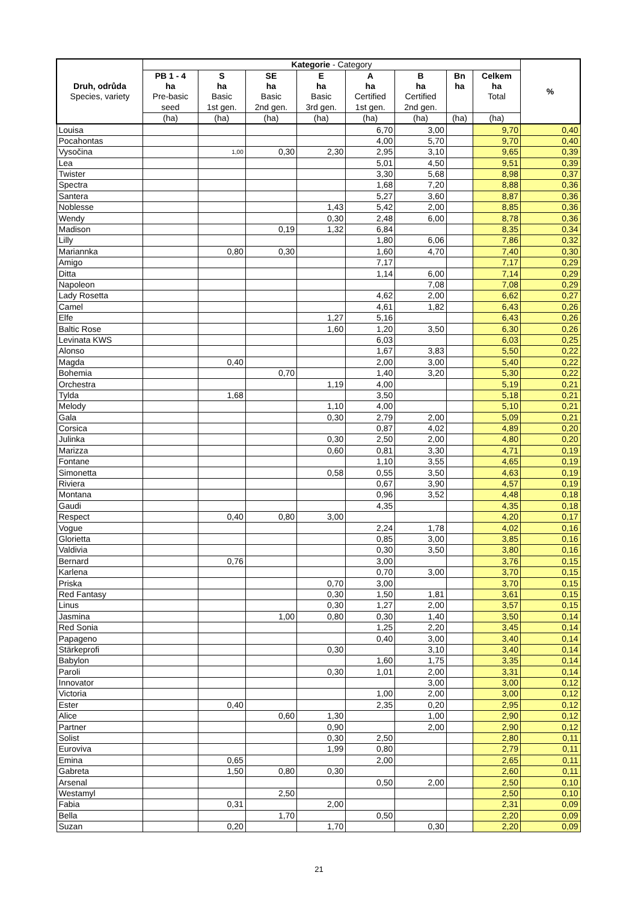| Druh, odrůda Species, variety | Kategorie - Category | | | | | | | | % |
| --- | --- | --- | --- | --- | --- | --- | --- | --- | --- |
| | PB 1 - 4 | S | SE | E | A | B | Bn | Celkem | |
| | ha | ha | ha | ha | ha | ha | ha | ha | |
| | Pre-basic | Basic | Basic | Basic | Certified | Certified | | Total | |
| | seed | 1st gen. | 2nd gen. | 3rd gen. | 1st gen. | 2nd gen. | | | |
| | (ha) | (ha) | (ha) | (ha) | (ha) | (ha) | (ha) | (ha) | |
| Louisa | | | | | 6,70 | 3,00 | | 9,70 | 0,40 |
| Pocahontas | | | | | 4,00 | 5,70 | | 9,70 | 0,40 |
| Vysočina | | 1,00 | 0,30 | 2,30 | 2,95 | 3,10 | | 9,65 | 0,39 |
| Lea | | | | | 5,01 | 4,50 | | 9,51 | 0,39 |
| Twister | | | | | 3,30 | 5,68 | | 8,98 | 0,37 |
| Spectra | | | | | 1,68 | 7,20 | | 8,88 | 0,36 |
| Santera | | | | | 5,27 | 3,60 | | 8,87 | 0,36 |
| Noblesse | | | | 1,43 | 5,42 | 2,00 | | 8,85 | 0,36 |
| Wendy | | | | 0,30 | 2,48 | 6,00 | | 8,78 | 0,36 |
| Madison | | | 0,19 | 1,32 | 6,84 | | | 8,35 | 0,34 |
| Lilly | | | | | 1,80 | 6,06 | | 7,86 | 0,32 |
| Mariannka | | 0,80 | 0,30 | | 1,60 | 4,70 | | 7,40 | 0,30 |
| Amigo | | | | | 7,17 | | | 7,17 | 0,29 |
| Ditta | | | | | 1,14 | 6,00 | | 7,14 | 0,29 |
| Napoleon | | | | | | 7,08 | | 7,08 | 0,29 |
| Lady Rosetta | | | | | 4,62 | 2,00 | | 6,62 | 0,27 |
| Camel | | | | | 4,61 | 1,82 | | 6,43 | 0,26 |
| Elfe | | | | 1,27 | 5,16 | | | 6,43 | 0,26 |
| Baltic Rose | | | | 1,60 | 1,20 | 3,50 | | 6,30 | 0,26 |
| Levinata KWS | | | | | 6,03 | | | 6,03 | 0,25 |
| Alonso | | | | | 1,67 | 3,83 | | 5,50 | 0,22 |
| Magda | | 0,40 | | | 2,00 | 3,00 | | 5,40 | 0,22 |
| Bohemia | | | 0,70 | | 1,40 | 3,20 | | 5,30 | 0,22 |
| Orchestra | | | | 1,19 | 4,00 | | | 5,19 | 0,21 |
| Tylda | | 1,68 | | | 3,50 | | | 5,18 | 0,21 |
| Melody | | | | 1,10 | 4,00 | | | 5,10 | 0,21 |
| Gala | | | | 0,30 | 2,79 | 2,00 | | 5,09 | 0,21 |
| Corsica | | | | | 0,87 | 4,02 | | 4,89 | 0,20 |
| Julinka | | | | 0,30 | 2,50 | 2,00 | | 4,80 | 0,20 |
| Marizza | | | | 0,60 | 0,81 | 3,30 | | 4,71 | 0,19 |
| Fontane | | | | | 1,10 | 3,55 | | 4,65 | 0,19 |
| Simonetta | | | | 0,58 | 0,55 | 3,50 | | 4,63 | 0,19 |
| Riviera | | | | | 0,67 | 3,90 | | 4,57 | 0,19 |
| Montana | | | | | 0,96 | 3,52 | | 4,48 | 0,18 |
| Gaudi | | | | | 4,35 | | | 4,35 | 0,18 |
| Respect | | 0,40 | 0,80 | 3,00 | | | | 4,20 | 0,17 |
| Vogue | | | | | 2,24 | 1,78 | | 4,02 | 0,16 |
| Glorietta | | | | | 0,85 | 3,00 | | 3,85 | 0,16 |
| Valdivia | | | | | 0,30 | 3,50 | | 3,80 | 0,16 |
| Bernard | | 0,76 | | | 3,00 | | | 3,76 | 0,15 |
| Karlena | | | | | 0,70 | 3,00 | | 3,70 | 0,15 |
| Priska | | | | 0,70 | 3,00 | | | 3,70 | 0,15 |
| Red Fantasy | | | | 0,30 | 1,50 | 1,81 | | 3,61 | 0,15 |
| Linus | | | | 0,30 | 1,27 | 2,00 | | 3,57 | 0,15 |
| Jasmina | | | 1,00 | 0,80 | 0,30 | 1,40 | | 3,50 | 0,14 |
| Red Sonia | | | | | 1,25 | 2,20 | | 3,45 | 0,14 |
| Papageno | | | | | 0,40 | 3,00 | | 3,40 | 0,14 |
| Stärkeprofi | | | | 0,30 | | 3,10 | | 3,40 | 0,14 |
| Babylon | | | | | 1,60 | 1,75 | | 3,35 | 0,14 |
| Paroli | | | | 0,30 | 1,01 | 2,00 | | 3,31 | 0,14 |
| Innovator | | | | | | 3,00 | | 3,00 | 0,12 |
| Victoria | | | | | 1,00 | 2,00 | | 3,00 | 0,12 |
| Ester | | 0,40 | | | 2,35 | 0,20 | | 2,95 | 0,12 |
| Alice | | | 0,60 | 1,30 | | 1,00 | | 2,90 | 0,12 |
| Partner | | | | 0,90 | | 2,00 | | 2,90 | 0,12 |
| Solist | | | | 0,30 | 2,50 | | | 2,80 | 0,11 |
| Euroviva | | | | 1,99 | 0,80 | | | 2,79 | 0,11 |
| Emina | | 0,65 | | | 2,00 | | | 2,65 | 0,11 |
| Gabreta | | 1,50 | 0,80 | 0,30 | | | | 2,60 | 0,11 |
| Arsenal | | | | | 0,50 | 2,00 | | 2,50 | 0,10 |
| Westamyl | | | 2,50 | | | | | 2,50 | 0,10 |
| Fabia | | 0,31 | | 2,00 | | | | 2,31 | 0,09 |
| Bella | | | 1,70 | | 0,50 | | | 2,20 | 0,09 |
| Suzan | | 0,20 | | 1,70 | | 0,30 | | 2,20 | 0,09 |
21